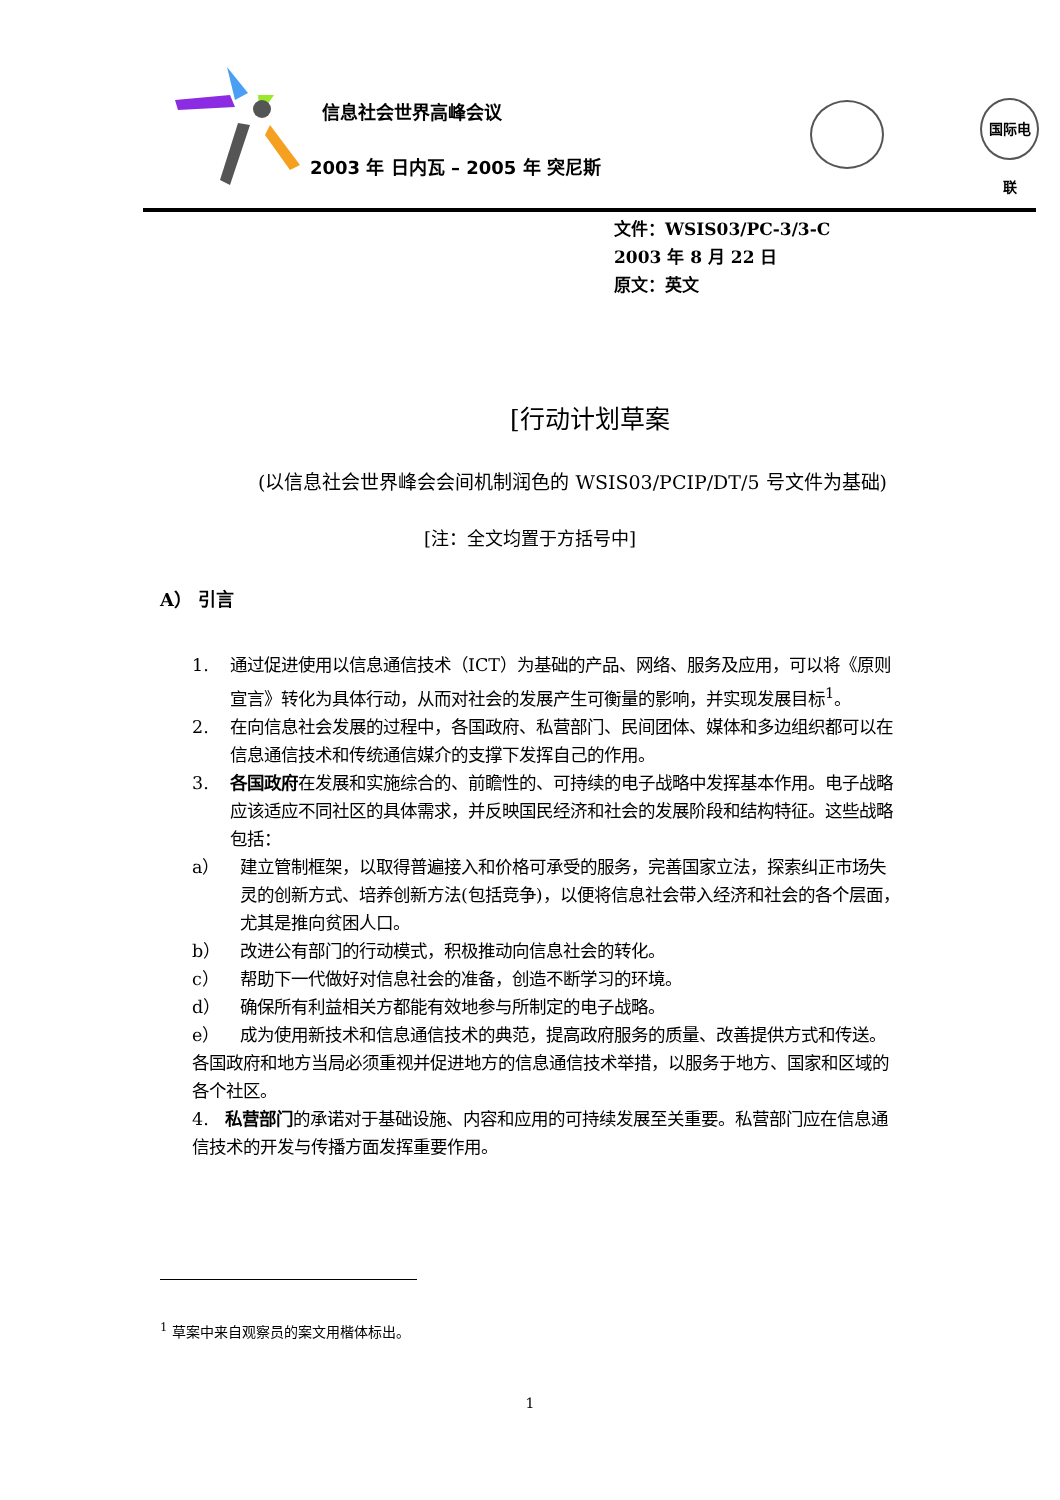信息社会世界高峰会议
2003 年 日内瓦 – 2005 年 突尼斯
国际电联
文件：WSIS03/PC-3/3-C
2003 年 8 月 22 日
原文：英文
[行动计划草案
(以信息社会世界峰会会间机制润色的 WSIS03/PCIP/DT/5 号文件为基础)
[注：全文均置于方括号中]
A） 引言
1. 通过促进使用以信息通信技术（ICT）为基础的产品、网络、服务及应用，可以将《原则宣言》转化为具体行动，从而对社会的发展产生可衡量的影响，并实现发展目标<sup>1</sup>。
2. 在向信息社会发展的过程中，各国政府、私营部门、民间团体、媒体和多边组织都可以在信息通信技术和传统通信媒介的支撑下发挥自己的作用。
3. 各国政府在发展和实施综合的、前瞻性的、可持续的电子战略中发挥基本作用。电子战略应该适应不同社区的具体需求，并反映国民经济和社会的发展阶段和结构特征。这些战略包括：
a） 建立管制框架，以取得普遍接入和价格可承受的服务，完善国家立法，探索纠正市场失灵的创新方式、培养创新方法(包括竞争)，以便将信息社会带入经济和社会的各个层面，尤其是推向贫困人口。
b） 改进公有部门的行动模式，积极推动向信息社会的转化。
c） 帮助下一代做好对信息社会的准备，创造不断学习的环境。
d） 确保所有利益相关方都能有效地参与所制定的电子战略。
e） 成为使用新技术和信息通信技术的典范，提高政府服务的质量、改善提供方式和传送。
各国政府和地方当局必须重视并促进地方的信息通信技术举措，以服务于地方、国家和区域的各个社区。
4. 私营部门的承诺对于基础设施、内容和应用的可持续发展至关重要。私营部门应在信息通信技术的开发与传播方面发挥重要作用。
<sup>1</sup> 草案中来自观察员的案文用楷体标出。
1